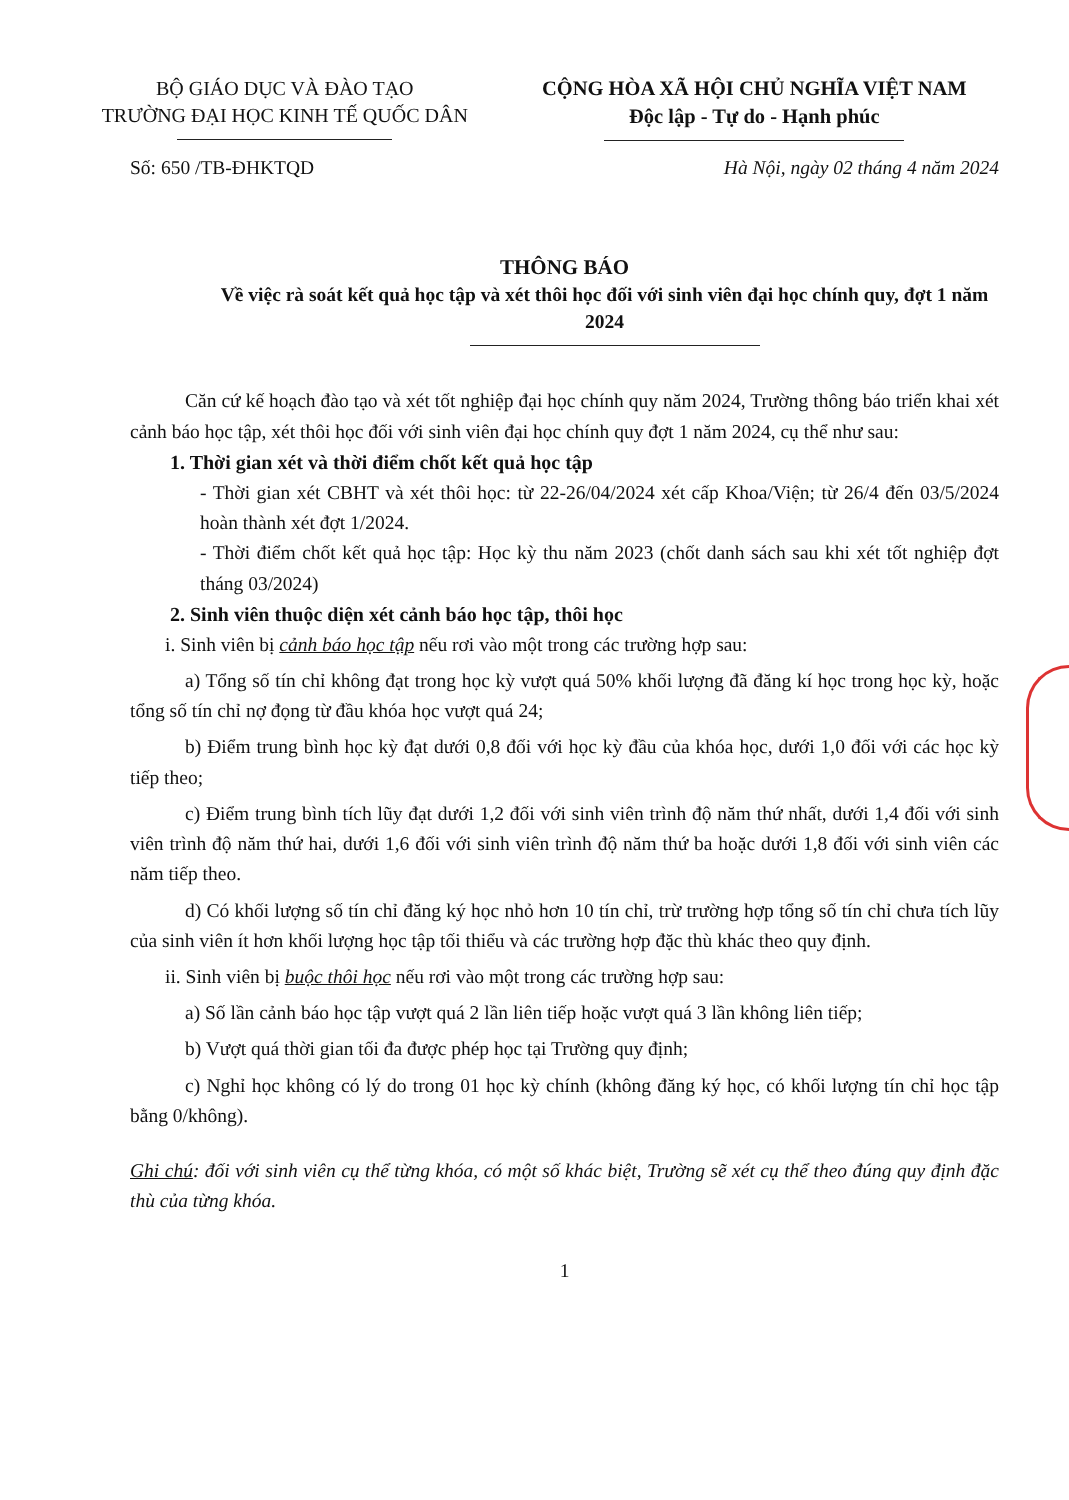BỘ GIÁO DỤC VÀ ĐÀO TẠO
TRƯỜNG ĐẠI HỌC KINH TẾ QUỐC DÂN
CỘNG HÒA XÃ HỘI CHỦ NGHĨA VIỆT NAM
Độc lập - Tự do - Hạnh phúc
Số: 650 /TB-ĐHKTQD Hà Nội, ngày 02 tháng 4 năm 2024
THÔNG BÁO
Về việc rà soát kết quả học tập và xét thôi học đối với sinh viên đại học chính quy, đợt 1 năm 2024
Căn cứ kế hoạch đào tạo và xét tốt nghiệp đại học chính quy năm 2024, Trường thông báo triển khai xét cảnh báo học tập, xét thôi học đối với sinh viên đại học chính quy đợt 1 năm 2024, cụ thể như sau:
1. Thời gian xét và thời điểm chốt kết quả học tập
- Thời gian xét CBHT và xét thôi học: từ 22-26/04/2024 xét cấp Khoa/Viện; từ 26/4 đến 03/5/2024 hoàn thành xét đợt 1/2024.
- Thời điểm chốt kết quả học tập: Học kỳ thu năm 2023 (chốt danh sách sau khi xét tốt nghiệp đợt tháng 03/2024)
2. Sinh viên thuộc diện xét cảnh báo học tập, thôi học
i. Sinh viên bị cảnh báo học tập nếu rơi vào một trong các trường hợp sau:
a) Tổng số tín chỉ không đạt trong học kỳ vượt quá 50% khối lượng đã đăng kí học trong học kỳ, hoặc tổng số tín chỉ nợ đọng từ đầu khóa học vượt quá 24;
b) Điểm trung bình học kỳ đạt dưới 0,8 đối với học kỳ đầu của khóa học, dưới 1,0 đối với các học kỳ tiếp theo;
c) Điểm trung bình tích lũy đạt dưới 1,2 đối với sinh viên trình độ năm thứ nhất, dưới 1,4 đối với sinh viên trình độ năm thứ hai, dưới 1,6 đối với sinh viên trình độ năm thứ ba hoặc dưới 1,8 đối với sinh viên các năm tiếp theo.
d) Có khối lượng số tín chỉ đăng ký học nhỏ hơn 10 tín chỉ, trừ trường hợp tổng số tín chỉ chưa tích lũy của sinh viên ít hơn khối lượng học tập tối thiểu và các trường hợp đặc thù khác theo quy định.
ii. Sinh viên bị buộc thôi học nếu rơi vào một trong các trường hợp sau:
a) Số lần cảnh báo học tập vượt quá 2 lần liên tiếp hoặc vượt quá 3 lần không liên tiếp;
b) Vượt quá thời gian tối đa được phép học tại Trường quy định;
c) Nghỉ học không có lý do trong 01 học kỳ chính (không đăng ký học, có khối lượng tín chỉ học tập bằng 0/không).
Ghi chú: đối với sinh viên cụ thể từng khóa, có một số khác biệt, Trường sẽ xét cụ thể theo đúng quy định đặc thù của từng khóa.
1